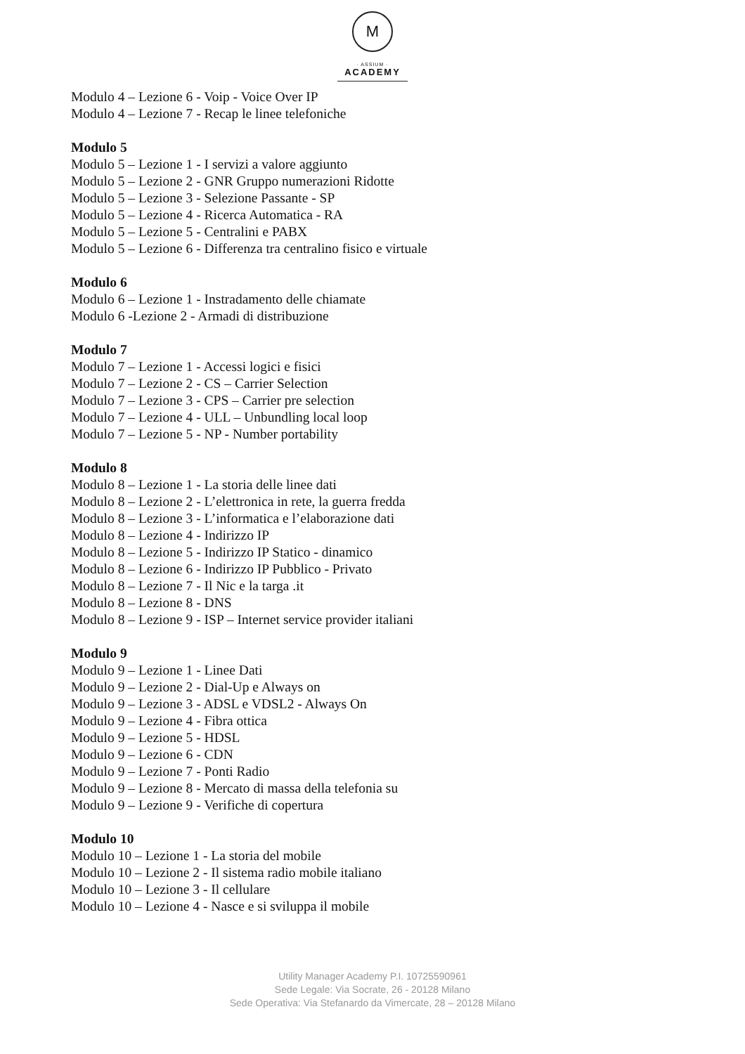M
· ASSIUM ·
ACADEMY
Modulo 4 – Lezione 6 - Voip - Voice Over IP
Modulo 4 – Lezione 7 - Recap le linee telefoniche
Modulo 5
Modulo 5 – Lezione 1 - I servizi a valore aggiunto
Modulo 5 – Lezione 2 - GNR Gruppo numerazioni Ridotte
Modulo 5 – Lezione 3 - Selezione Passante - SP
Modulo 5 – Lezione 4 - Ricerca Automatica - RA
Modulo 5 – Lezione 5 - Centralini e PABX
Modulo 5 – Lezione 6 - Differenza tra centralino fisico e virtuale
Modulo 6
Modulo 6 – Lezione 1 - Instradamento delle chiamate
Modulo 6 -Lezione 2 - Armadi di distribuzione
Modulo 7
Modulo 7 – Lezione 1 - Accessi logici e fisici
Modulo 7 – Lezione 2 - CS – Carrier Selection
Modulo 7 – Lezione 3 - CPS – Carrier pre selection
Modulo 7 – Lezione 4 - ULL – Unbundling local loop
Modulo 7 – Lezione 5 - NP - Number portability
Modulo 8
Modulo 8 – Lezione 1 - La storia delle linee dati
Modulo 8 – Lezione 2 - L’elettronica in rete, la guerra fredda
Modulo 8 – Lezione 3 - L’informatica e l’elaborazione dati
Modulo 8 – Lezione 4 - Indirizzo IP
Modulo 8 – Lezione 5 - Indirizzo IP Statico - dinamico
Modulo 8 – Lezione 6 - Indirizzo IP Pubblico - Privato
Modulo 8 – Lezione 7 - Il Nic e la targa .it
Modulo 8 – Lezione 8 - DNS
Modulo 8 – Lezione 9 - ISP – Internet service provider italiani
Modulo 9
Modulo 9 – Lezione 1 - Linee Dati
Modulo 9 – Lezione 2 - Dial-Up e Always on
Modulo 9 – Lezione 3 - ADSL e VDSL2 - Always On
Modulo 9 – Lezione 4 - Fibra ottica
Modulo 9 – Lezione 5 - HDSL
Modulo 9 – Lezione 6 - CDN
Modulo 9 – Lezione 7 - Ponti Radio
Modulo 9 – Lezione 8 - Mercato di massa della telefonia su
Modulo 9 – Lezione 9 - Verifiche di copertura
Modulo 10
Modulo 10 – Lezione 1 - La storia del mobile
Modulo 10 – Lezione 2 - Il sistema radio mobile italiano
Modulo 10 – Lezione 3 - Il cellulare
Modulo 10 – Lezione 4 - Nasce e si sviluppa il mobile
Utility Manager Academy P.I. 10725590961
Sede Legale: Via Socrate, 26 - 20128 Milano
Sede Operativa: Via Stefanardo da Vimercate, 28 – 20128 Milano